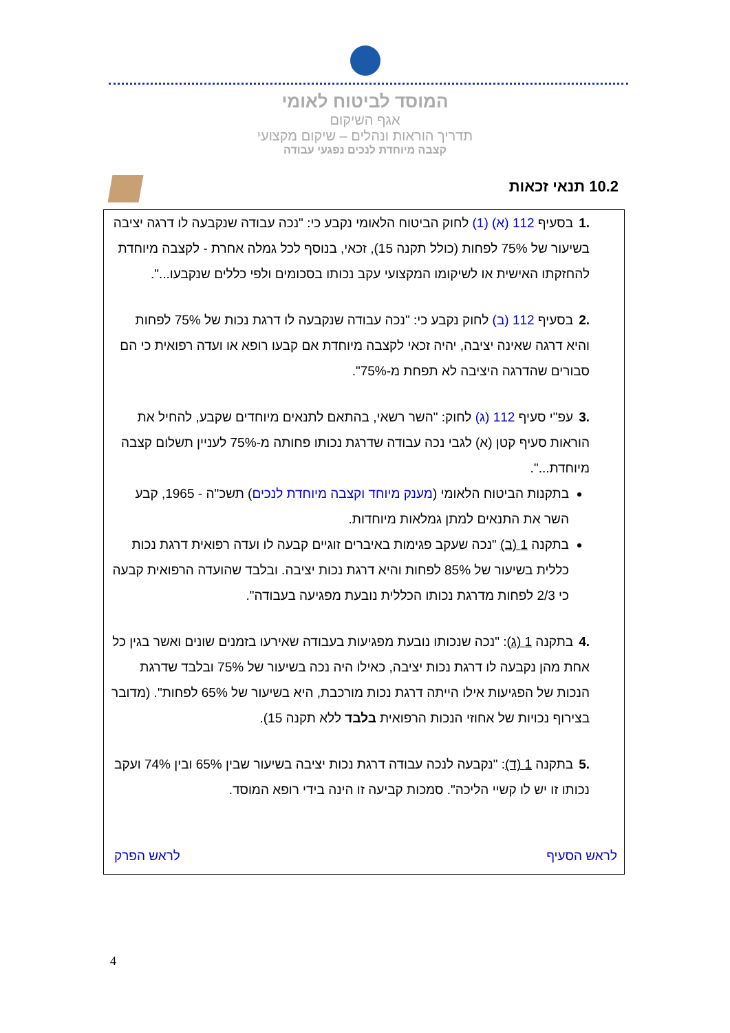המוסד לביטוח לאומי
אגף השיקום
תדריך הוראות ונהלים – שיקום מקצועי
קצבה מיוחדת לנכים נפגעי עבודה
10.2 תנאי זכאות
.1בסעיף 112 (א) (1) לחוק הביטוח הלאומי נקבע כי: "נכה עבודה שנקבעה לו דרגה יציבה בשיעור של 75% לפחות (כולל תקנה 15), זכאי, בנוסף לכל גמלה אחרת - לקצבה מיוחדת להחזקתו האישית או לשיקומו המקצועי עקב נכותו בסכומים ולפי כללים שנקבעו...".
.2בסעיף 112 (ב) לחוק נקבע כי: "נכה עבודה שנקבעה לו דרגת נכות של 75% לפחות והיא דרגה שאינה יציבה, יהיה זכאי לקצבה מיוחדת אם קבעו רופא או ועדה רפואית כי הם סבורים שהדרגה היציבה לא תפחת מ-75%".
.3עפ"י סעיף 112 (ג) לחוק: "השר רשאי, בהתאם לתנאים מיוחדים שקבע, להחיל את הוראות סעיף קטן (א) לגבי נכה עבודה שדרגת נכותו פחותה מ-75% לעניין תשלום קצבה מיוחדת...".
בתקנות הביטוח הלאומי (מענק מיוחד וקצבה מיוחדת לנכים) תשכ"ה - 1965, קבע השר את התנאים למתן גמלאות מיוחדות.
בתקנה 1 (ב) "נכה שעקב פגימות באיברים זוגיים קבעה לו ועדה רפואית דרגת נכות כללית בשיעור של 85% לפחות והיא דרגת נכות יציבה. ובלבד שהועדה הרפואית קבעה כי 2/3 לפחות מדרגת נכותו הכללית נובעת מפגיעה בעבודה".
.4בתקנה 1 (ג): "נכה שנכותו נובעת מפגיעות בעבודה שאירעו בזמנים שונים ואשר בגין כל אחת מהן נקבעה לו דרגת נכות יציבה, כאילו היה נכה בשיעור של 75% ובלבד שדרגת הנכות של הפגיעות אילו הייתה דרגת נכות מורכבת, היא בשיעור של 65% לפחות". (מדובר בצירוף נכויות של אחוזי הנכות הרפואית בלבד ללא תקנה 15).
.5בתקנה 1 (ד): "נקבעה לנכה עבודה דרגת נכות יציבה בשיעור שבין 65% ובין 74% ועקב נכותו זו יש לו קשיי הליכה". סמכות קביעה זו הינה בידי רופא המוסד.
לראש הסעיף לראש הפרק
4